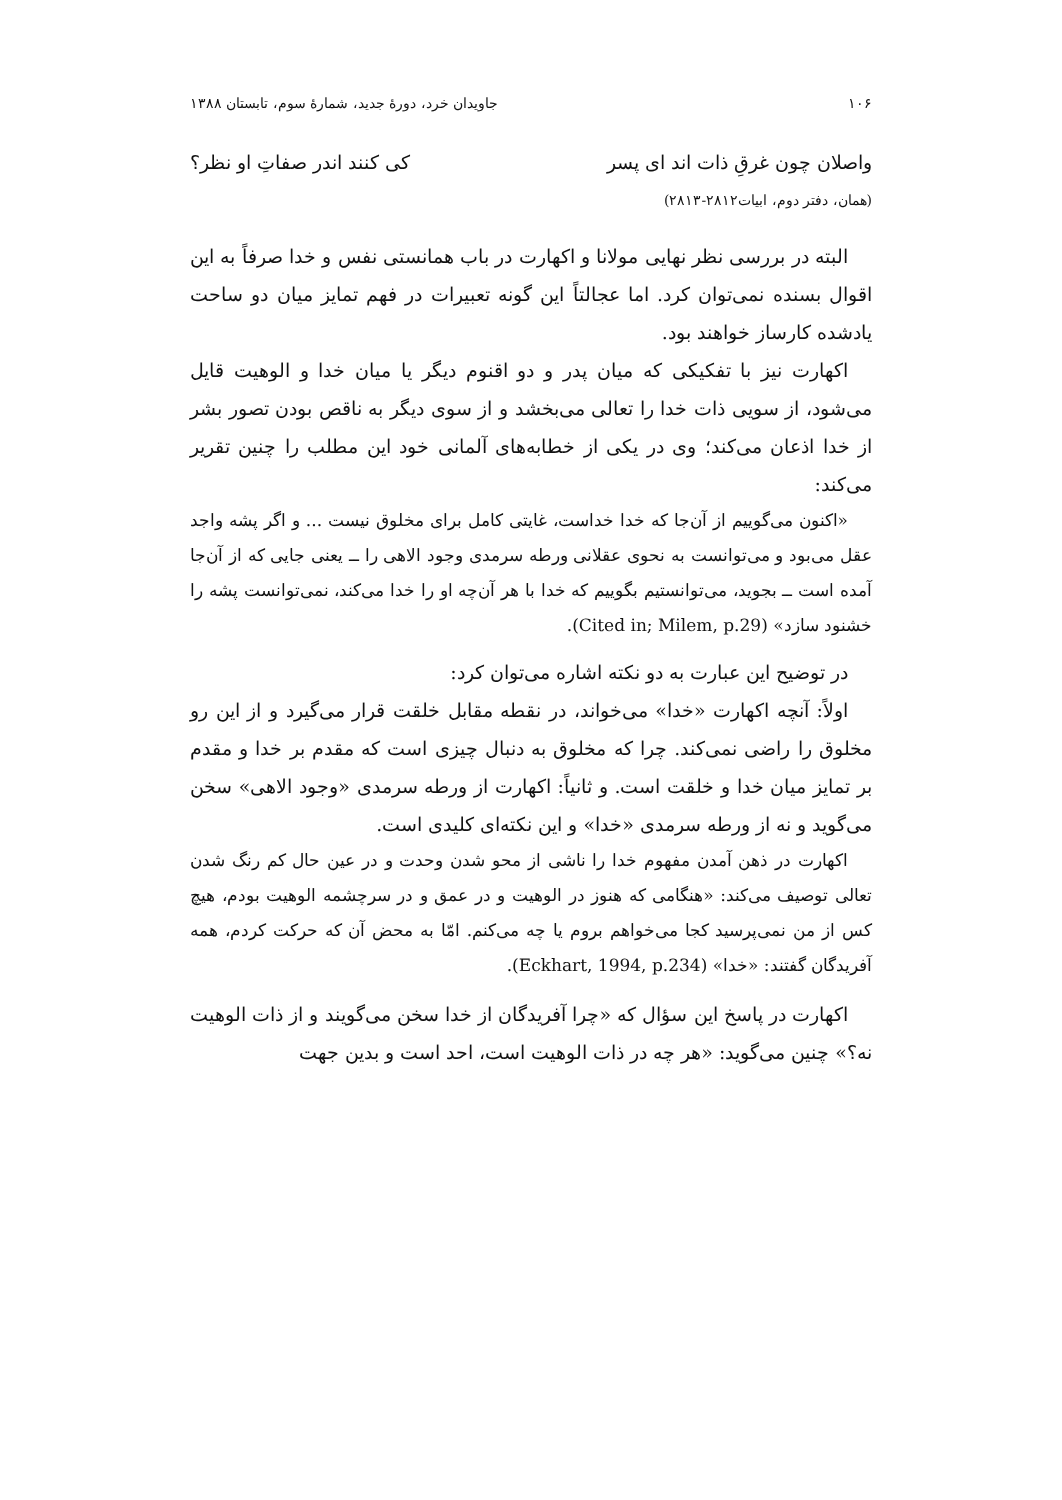۱۰۶ جاویدان خرد، دورۀ جدید، شمارۀ سوم، تابستان ۱۳۸۸
واصلان چون غرقِ ذات اند ای پسر کی کنند اندر صفاتِ او نظر؟
(همان، دفتر دوم، ابیات۲۸۱۲-۲۸۱۳)
البته در بررسی نظر نهایی مولانا و اکهارت در باب همانستی نفس و خدا صرفاً به این اقوال بسنده نمی‌توان کرد. اما عجالتاً این گونه تعبیرات در فهم تمایز میان دو ساحت یادشده کارساز خواهند بود.
اکهارت نیز با تفکیکی که میان پدر و دو اقنوم دیگر یا میان خدا و الوهیت قایل می‌شود، از سویی ذات خدا را تعالی می‌بخشد و از سوی دیگر به ناقص بودن تصور بشر از خدا اذعان می‌کند؛ وی در یکی از خطابه‌های آلمانی خود این مطلب را چنین تقریر می‌کند:
«اکنون می‌گوییم از آن‌جا که خدا خداست، غایتی کامل برای مخلوق نیست ... و اگر پشه واجد عقل می‌بود و می‌توانست به نحوی عقلانی ورطه سرمدی وجود الاهی را ــ یعنی جایی که از آن‌جا آمده است ــ بجوید، می‌توانستیم بگوییم که خدا با هر آن‌چه او را خدا می‌کند، نمی‌توانست پشه را خشنود سازد» (Cited in; Milem, p.29).
در توضیح این عبارت به دو نکته اشاره می‌توان کرد:
اولاً: آنچه اکهارت «خدا» می‌خواند، در نقطه مقابل خلقت قرار می‌گیرد و از این رو مخلوق را راضی نمی‌کند. چرا که مخلوق به دنبال چیزی است که مقدم بر خدا و مقدم بر تمایز میان خدا و خلقت است. و ثانیاً: اکهارت از ورطه سرمدی «وجود الاهی» سخن می‌گوید و نه از ورطه سرمدی «خدا» و این نکته‌ای کلیدی است.
اکهارت در ذهن آمدن مفهوم خدا را ناشی از محو شدن وحدت و در عین حال کم رنگ شدن تعالی توصیف می‌کند: «هنگامی که هنوز در الوهیت و در عمق و در سرچشمه الوهیت بودم، هیچ کس از من نمی‌پرسید کجا می‌خواهم بروم یا چه می‌کنم. امّا به محض آن که حرکت کردم، همه آفریدگان گفتند: «خدا» (Eckhart, 1994, p.234).
اکهارت در پاسخ این سؤال که «چرا آفریدگان از خدا سخن می‌گویند و از ذات الوهیت نه؟» چنین می‌گوید: «هر چه در ذات الوهیت است، احد است و بدین جهت